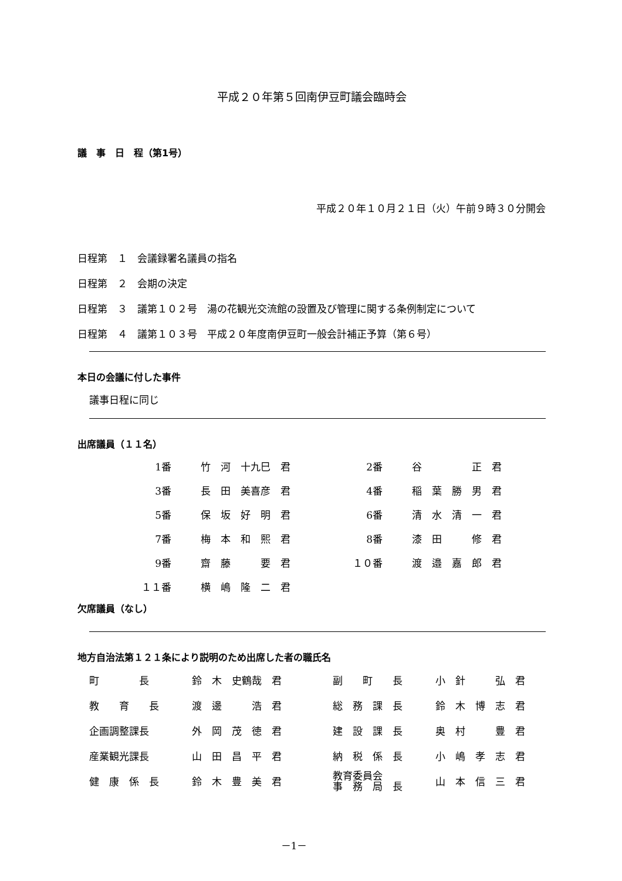平成２０年第５回南伊豆町議会臨時会
議　事　日　程（第1号）
平成２０年１０月２１日（火）午前９時３０分開会
日程第　１　会議録署名議員の指名
日程第　２　会期の決定
日程第　３　議第１０２号　湯の花観光交流館の設置及び管理に関する条例制定について
日程第　４　議第１０３号　平成２０年度南伊豆町一般会計補正予算（第６号）
本日の会議に付した事件
議事日程に同じ
出席議員（１１名）
| 1番 | 竹 河 十九巳 君 | 2番 | 谷 正 君 |
| 3番 | 長 田 美喜彦 君 | 4番 | 稲 葉 勝 男 君 |
| 5番 | 保 坂 好 明 君 | 6番 | 清 水 清 一 君 |
| 7番 | 梅 本 和 熙 君 | 8番 | 漆 田 修 君 |
| 9番 | 齋 藤 要 君 | １０番 | 渡 邉 嘉 郎 君 |
| １１番 | 横 嶋 隆 二 君 | | |
欠席議員（なし）
地方自治法第１２１条により説明のため出席した者の職氏名
| 町 長 | 鈴 木 史鶴哉 君 | 副 町 長 | 小 針 弘 君 |
| 教 育 長 | 渡 邊 浩 君 | 総 務 課 長 | 鈴 木 博 志 君 |
| 企画調整課長 | 外 岡 茂 徳 君 | 建 設 課 長 | 奥 村 豊 君 |
| 産業観光課長 | 山 田 昌 平 君 | 納 税 係 長 | 小 嶋 孝 志 君 |
| 健 康 係 長 | 鈴 木 豊 美 君 | 教育委員会 事 務 局 長 | 山 本 信 三 君 |
－1－